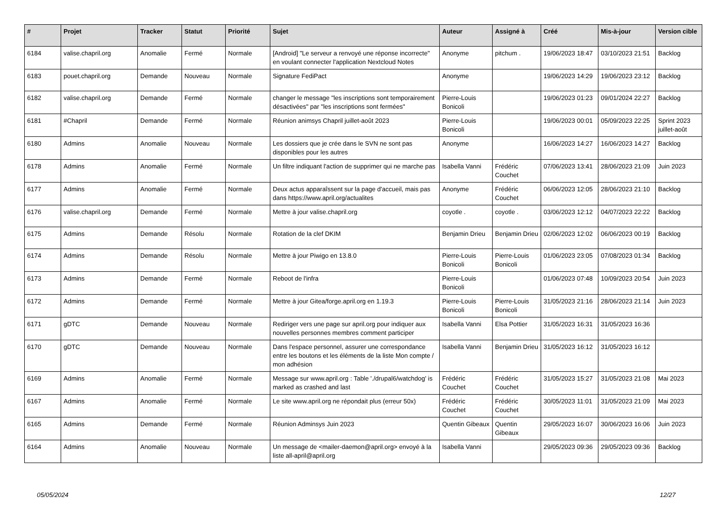| # | Projet | Tracker | Statut | Priorité | Sujet | Auteur | Assigné à | Créé | Mis-à-jour | Version cible |
| --- | --- | --- | --- | --- | --- | --- | --- | --- | --- | --- |
| 6184 | valise.chapril.org | Anomalie | Fermé | Normale | [Android] "Le serveur a renvoyé une réponse incorrecte" en voulant connecter l'application Nextcloud Notes | Anonyme | pitchum . | 19/06/2023 18:47 | 03/10/2023 21:51 | Backlog |
| 6183 | pouet.chapril.org | Demande | Nouveau | Normale | Signature FediPact | Anonyme | | 19/06/2023 14:29 | 19/06/2023 23:12 | Backlog |
| 6182 | valise.chapril.org | Demande | Fermé | Normale | changer le message "les inscriptions sont temporairement désactivées" par "les inscriptions sont fermées" | Pierre-Louis Bonicoli | | 19/06/2023 01:23 | 09/01/2024 22:27 | Backlog |
| 6181 | #Chapril | Demande | Fermé | Normale | Réunion animsys Chapril juillet-août 2023 | Pierre-Louis Bonicoli | | 19/06/2023 00:01 | 05/09/2023 22:25 | Sprint 2023 juillet-août |
| 6180 | Admins | Anomalie | Nouveau | Normale | Les dossiers que je crée dans le SVN ne sont pas disponibles pour les autres | Anonyme | | 16/06/2023 14:27 | 16/06/2023 14:27 | Backlog |
| 6178 | Admins | Anomalie | Fermé | Normale | Un filtre indiquant l'action de supprimer qui ne marche pas | Isabella Vanni | Frédéric Couchet | 07/06/2023 13:41 | 28/06/2023 21:09 | Juin 2023 |
| 6177 | Admins | Anomalie | Fermé | Normale | Deux actus apparaîssent sur la page d'accueil, mais pas dans https://www.april.org/actualites | Anonyme | Frédéric Couchet | 06/06/2023 12:05 | 28/06/2023 21:10 | Backlog |
| 6176 | valise.chapril.org | Demande | Fermé | Normale | Mettre à jour valise.chapril.org | coyotle . | coyotle . | 03/06/2023 12:12 | 04/07/2023 22:22 | Backlog |
| 6175 | Admins | Demande | Résolu | Normale | Rotation de la clef DKIM | Benjamin Drieu | Benjamin Drieu | 02/06/2023 12:02 | 06/06/2023 00:19 | Backlog |
| 6174 | Admins | Demande | Résolu | Normale | Mettre à jour Piwigo en 13.8.0 | Pierre-Louis Bonicoli | Pierre-Louis Bonicoli | 01/06/2023 23:05 | 07/08/2023 01:34 | Backlog |
| 6173 | Admins | Demande | Fermé | Normale | Reboot de l'infra | Pierre-Louis Bonicoli | | 01/06/2023 07:48 | 10/09/2023 20:54 | Juin 2023 |
| 6172 | Admins | Demande | Fermé | Normale | Mettre à jour Gitea/forge.april.org en 1.19.3 | Pierre-Louis Bonicoli | Pierre-Louis Bonicoli | 31/05/2023 21:16 | 28/06/2023 21:14 | Juin 2023 |
| 6171 | gDTC | Demande | Nouveau | Normale | Rediriger vers une page sur april.org pour indiquer aux nouvelles personnes membres comment participer | Isabella Vanni | Elsa Pottier | 31/05/2023 16:31 | 31/05/2023 16:36 | |
| 6170 | gDTC | Demande | Nouveau | Normale | Dans l'espace personnel, assurer une correspondance entre les boutons et les éléments de la liste Mon compte / mon adhésion | Isabella Vanni | Benjamin Drieu | 31/05/2023 16:12 | 31/05/2023 16:12 | |
| 6169 | Admins | Anomalie | Fermé | Normale | Message sur www.april.org : Table './drupal6/watchdog' is marked as crashed and last | Frédéric Couchet | Frédéric Couchet | 31/05/2023 15:27 | 31/05/2023 21:08 | Mai 2023 |
| 6167 | Admins | Anomalie | Fermé | Normale | Le site www.april.org ne répondait plus (erreur 50x) | Frédéric Couchet | Frédéric Couchet | 30/05/2023 11:01 | 31/05/2023 21:09 | Mai 2023 |
| 6165 | Admins | Demande | Fermé | Normale | Réunion Adminsys Juin 2023 | Quentin Gibeaux | Quentin Gibeaux | 29/05/2023 16:07 | 30/06/2023 16:06 | Juin 2023 |
| 6164 | Admins | Anomalie | Nouveau | Normale | Un message de <mailer-daemon@april.org> envoyé à la liste all-april@april.org | Isabella Vanni | | 29/05/2023 09:36 | 29/05/2023 09:36 | Backlog |
05/05/2024 12/27